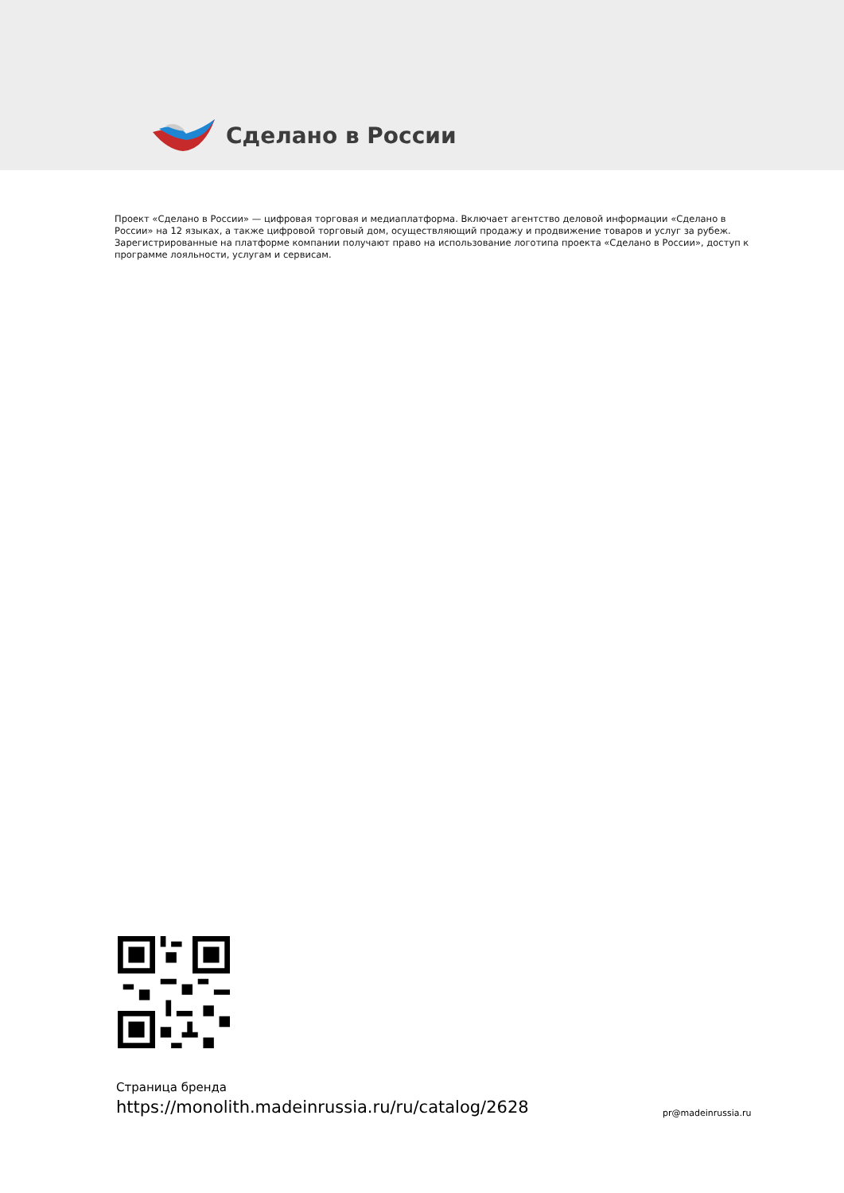Сделано в России
Проект «Сделано в России» — цифровая торговая и медиаплатформа. Включает агентство деловой информации «Сделано в России» на 12 языках, а также цифровой торговый дом, осуществляющий продажу и продвижение товаров и услуг за рубеж. Зарегистрированные на платформе компании получают право на использование логотипа проекта «Сделано в России», доступ к программе лояльности, услугам и сервисам.
Страница бренда
https://monolith.madeinrussia.ru/ru/catalog/2628
pr@madeinrussia.ru